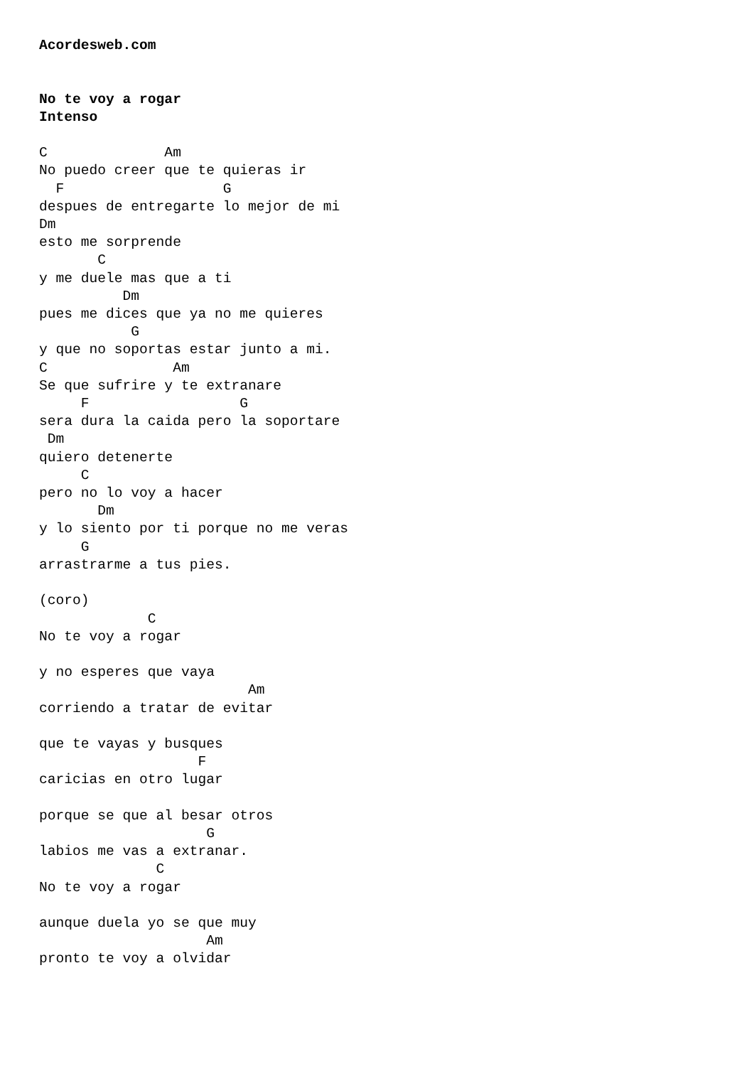Acordesweb.com


No te voy a rogar
Intenso

C              Am
No puedo creer que te quieras ir
  F                   G
despues de entregarte lo mejor de mi
Dm
esto me sorprende
       C
y me duele mas que a ti
          Dm
pues me dices que ya no me quieres
           G
y que no soportas estar junto a mi.
C               Am
Se que sufrire y te extranare
     F                  G
sera dura la caida pero la soportare
 Dm
quiero detenerte
     C
pero no lo voy a hacer
       Dm
y lo siento por ti porque no me veras
     G
arrastrarme a tus pies.

(coro)
             C
No te voy a rogar

y no esperes que vaya
                         Am
corriendo a tratar de evitar

que te vayas y busques
                   F
caricias en otro lugar

porque se que al besar otros
                    G
labios me vas a extranar.
              C
No te voy a rogar

aunque duela yo se que muy
                    Am
pronto te voy a olvidar